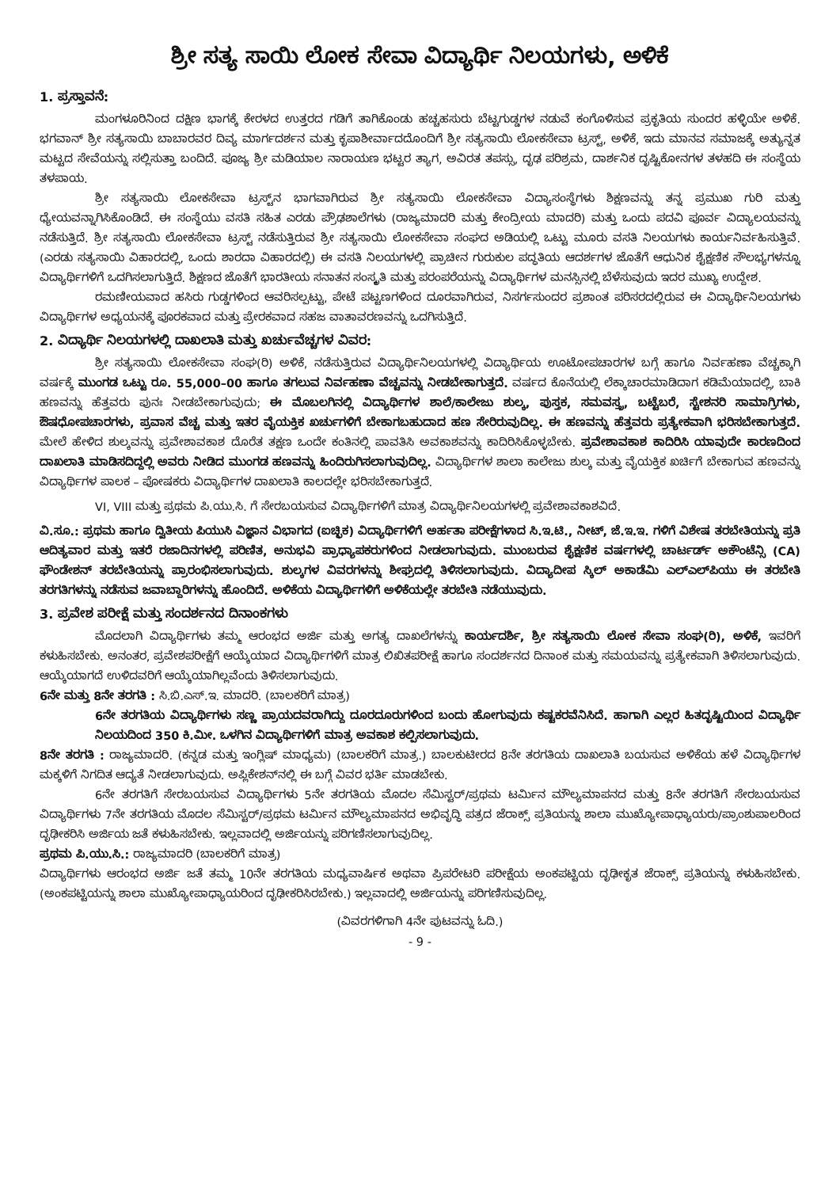ಶ್ರೀ ಸತ್ಯ ಸಾಯಿ ಲೋಕ ಸೇವಾ ವಿದ್ಯಾರ್ಥಿ ನಿಲಯಗಳು, ಅಳಿಕೆ
1. ಪ್ರಸ್ತಾವನೆ:
ಮಂಗಳೂರಿನಿಂದ ದಕ್ಷಿಣ ಭಾಗಕ್ಕೆ ಕೇರಳದ ಉತ್ತರದ ಗಡಿಗೆ ತಾಗಿಕೊಂಡು ಹಚ್ಚಹಸುರು ಬೆಟ್ಟಗುಡ್ಡಗಳ ನಡುವೆ ಕಂಗೊಳಿಸುವ ಪ್ರಕೃತಿಯ ಸುಂದರ ಹಳ್ಳಿಯೇ ಅಳಿಕೆ. ಭಗವಾನ್ ಶ್ರೀ ಸತ್ಯಸಾಯಿ ಬಾಬಾರವರ ದಿವ್ಯ ಮಾರ್ಗದರ್ಶನ ಮತ್ತು ಕೃಪಾಶೀರ್ವಾದದೊಂದಿಗೆ ಶ್ರೀ ಸತ್ಯಸಾಯಿ ಲೋಕಸೇವಾ ಟ್ರಸ್ಟ್, ಅಳಿಕೆ, ಇದು ಮಾನವ ಸಮಾಜಕ್ಕೆ ಅತ್ಯುನ್ನತ ಮಟ್ಟದ ಸೇವೆಯನ್ನು ಸಲ್ಲಿಸುತ್ತಾ ಬಂದಿದೆ. ಪೂಜ್ಯ ಶ್ರೀ ಮಡಿಯಾಲ ನಾರಾಯಣ ಭಟ್ಟರ ತ್ಯಾಗ, ಅವಿರತ ತಪಸ್ಸು, ದೃಢ ಪರಿಶ್ರಮ, ದಾರ್ಶನಿಕ ದೃಷ್ಟಿಕೋನಗಳ ತಳಹದಿ ಈ ಸಂಸ್ಥೆಯ ತಳಪಾಯ.
ಶ್ರೀ ಸತ್ಯಸಾಯಿ ಲೋಕಸೇವಾ ಟ್ರಸ್ಟ್‌ನ ಭಾಗವಾಗಿರುವ ಶ್ರೀ ಸತ್ಯಸಾಯಿ ಲೋಕಸೇವಾ ವಿದ್ಯಾಸಂಸ್ಥೆಗಳು ಶಿಕ್ಷಣವನ್ನು ತನ್ನ ಪ್ರಮುಖ ಗುರಿ ಮತ್ತು ಧ್ಯೇಯವನ್ನಾಗಿಸಿಕೊಂಡಿದೆ. ಈ ಸಂಸ್ಥೆಯು ವಸತಿ ಸಹಿತ ಎರಡು ಪ್ರೌಢಶಾಲೆಗಳು (ರಾಜ್ಯಮಾದರಿ ಮತ್ತು ಕೇಂದ್ರೀಯ ಮಾದರಿ) ಮತ್ತು ಒಂದು ಪದವಿ ಪೂರ್ವ ವಿದ್ಯಾಲಯವನ್ನು ನಡೆಸುತ್ತಿದೆ. ಶ್ರೀ ಸತ್ಯಸಾಯಿ ಲೋಕಸೇವಾ ಟ್ರಸ್ಟ್ ನಡೆಸುತ್ತಿರುವ ಶ್ರೀ ಸತ್ಯಸಾಯಿ ಲೋಕಸೇವಾ ಸಂಘದ ಅಡಿಯಲ್ಲಿ ಒಟ್ಟು ಮೂರು ವಸತಿ ನಿಲಯಗಳು ಕಾರ್ಯನಿರ್ವಹಿಸುತ್ತಿವೆ. (ಎರಡು ಸತ್ಯಸಾಯಿ ವಿಹಾರದಲ್ಲಿ, ಒಂದು ಶಾರದಾ ವಿಹಾರದಲ್ಲಿ) ಈ ವಸತಿ ನಿಲಯಗಳಲ್ಲಿ ಪ್ರಾಚೀನ ಗುರುಕುಲ ಪದ್ಧತಿಯ ಆದರ್ಶಗಳ ಜೊತೆಗೆ ಆಧುನಿಕ ಶೈಕ್ಷಣಿಕ ಸೌಲಭ್ಯಗಳನ್ನೂ ವಿದ್ಯಾರ್ಥಿಗಳಿಗೆ ಒದಗಿಸಲಾಗುತ್ತಿದೆ. ಶಿಕ್ಷಣದ ಜೊತೆಗೆ ಭಾರತೀಯ ಸನಾತನ ಸಂಸ್ಕೃತಿ ಮತ್ತು ಪರಂಪರೆಯನ್ನು ವಿದ್ಯಾರ್ಥಿಗಳ ಮನಸ್ಸಿನಲ್ಲಿ ಬೆಳೆಸುವುದು ಇದರ ಮುಖ್ಯ ಉದ್ದೇಶ.
ರಮಣೀಯವಾದ ಹಸಿರು ಗುಡ್ಡಗಳಿಂದ ಆವರಿಸಲ್ಪಟ್ಟು, ಪೇಟೆ ಪಟ್ಟಣಗಳಿಂದ ದೂರವಾಗಿರುವ, ನಿಸರ್ಗಸುಂದರ ಪ್ರಶಾಂತ ಪರಿಸರದಲ್ಲಿರುವ ಈ ವಿದ್ಯಾರ್ಥಿನಿಲಯಗಳು ವಿದ್ಯಾರ್ಥಿಗಳ ಅಧ್ಯಯನಕ್ಕೆ ಪೂರಕವಾದ ಮತ್ತು ಪ್ರೇರಕವಾದ ಸಹಜ ವಾತಾವರಣವನ್ನು ಒದಗಿಸುತ್ತಿದೆ.
2. ವಿದ್ಯಾರ್ಥಿ ನಿಲಯಗಳಲ್ಲಿ ದಾಖಲಾತಿ ಮತ್ತು ಖರ್ಚುವೆಚ್ಚಗಳ ವಿವರ:
ಶ್ರೀ ಸತ್ಯಸಾಯಿ ಲೋಕಸೇವಾ ಸಂಘ(ರಿ) ಅಳಿಕೆ, ನಡೆಸುತ್ತಿರುವ ವಿದ್ಯಾರ್ಥಿನಿಲಯಗಳಲ್ಲಿ ವಿದ್ಯಾರ್ಥಿಯ ಊಟೋಪಚಾರಗಳ ಬಗ್ಗೆ ಹಾಗೂ ನಿರ್ವಹಣಾ ವೆಚ್ಚಕ್ಕಾಗಿ ವರ್ಷಕ್ಕೆ ಮುಂಗಡ ಒಟ್ಟು ರೂ. 55,000–00 ಹಾಗೂ ತಗಲುವ ನಿರ್ವಹಣಾ ವೆಚ್ಚವನ್ನು ನೀಡಬೇಕಾಗುತ್ತದೆ. ವರ್ಷದ ಕೊನೆಯಲ್ಲಿ ಲೆಕ್ಕಾಚಾರಮಾಡಿದಾಗ ಕಡಿಮೆಯಾದಲ್ಲಿ, ಬಾಕಿ ಹಣವನ್ನು ಹೆತ್ತವರು ಪುನಃ ನೀಡಬೇಕಾಗುವುದು; ಈ ಮೊಬಲಗಿನಲ್ಲಿ ವಿದ್ಯಾರ್ಥಿಗಳ ಶಾಲೆ/ಕಾಲೇಜು ಶುಲ್ಕ, ಪುಸ್ತಕ, ಸಮವಸ್ತ್ರ, ಬಟ್ಟೆಬರೆ, ಸ್ಟೇಶನರಿ ಸಾಮಾಗ್ರಿಗಳು, ಔಷಧೋಪಚಾರಗಳು, ಪ್ರವಾಸ ವೆಚ್ಚ ಮತ್ತು ಇತರ ವೈಯಕ್ತಿಕ ಖರ್ಚುಗಳಿಗೆ ಬೇಕಾಗಬಹುದಾದ ಹಣ ಸೇರಿರುವುದಿಲ್ಲ. ಈ ಹಣವನ್ನು ಹೆತ್ತವರು ಪ್ರತ್ಯೇಕವಾಗಿ ಭರಿಸಬೇಕಾಗುತ್ತದೆ. ಮೇಲೆ ಹೇಳಿದ ಶುಲ್ಕವನ್ನು ಪ್ರವೇಶಾವಕಾಶ ದೊರೆತ ತಕ್ಷಣ ಒಂದೇ ಕಂತಿನಲ್ಲಿ ಪಾವತಿಸಿ ಅವಕಾಶವನ್ನು ಕಾದಿರಿಸಿಕೊಳ್ಳಬೇಕು. ಪ್ರವೇಶಾವಕಾಶ ಕಾದಿರಿಸಿ ಯಾವುದೇ ಕಾರಣದಿಂದ ದಾಖಲಾತಿ ಮಾಡಿಸದಿದ್ದಲ್ಲಿ ಅವರು ನೀಡಿದ ಮುಂಗಡ ಹಣವನ್ನು ಹಿಂದಿರುಗಿಸಲಾಗುವುದಿಲ್ಲ. ವಿದ್ಯಾರ್ಥಿಗಳ ಶಾಲಾ ಕಾಲೇಜು ಶುಲ್ಕ ಮತ್ತು ವೈಯಕ್ತಿಕ ಖರ್ಚಿಗೆ ಬೇಕಾಗುವ ಹಣವನ್ನು ವಿದ್ಯಾರ್ಥಿಗಳ ಪಾಲಕ – ಪೋಷಕರು ವಿದ್ಯಾರ್ಥಿಗಳ ದಾಖಲಾತಿ ಕಾಲದಲ್ಲೇ ಭರಿಸಬೇಕಾಗುತ್ತದೆ.
VI, VIII ಮತ್ತು ಪ್ರಥಮ ಪಿ.ಯು.ಸಿ. ಗೆ ಸೇರಬಯಸುವ ವಿದ್ಯಾರ್ಥಿಗಳಿಗೆ ಮಾತ್ರ ವಿದ್ಯಾರ್ಥಿನಿಲಯಗಳಲ್ಲಿ ಪ್ರವೇಶಾವಕಾಶವಿದೆ.
ವಿ.ಸೂ.: ಪ್ರಥಮ ಹಾಗೂ ದ್ವಿತೀಯ ಪಿಯುಸಿ ವಿಜ್ಞಾನ ವಿಭಾಗದ (ಐಚ್ಛಿಕ) ವಿದ್ಯಾರ್ಥಿಗಳಿಗೆ ಅರ್ಹತಾ ಪರೀಕ್ಷೆಗಳಾದ ಸಿ.ಇ.ಟಿ., ನೀಟ್, ಜೆ.ಇ.ಇ. ಗಳಿಗೆ ವಿಶೇಷ ತರಬೇತಿಯನ್ನು ಪ್ರತಿ ಆದಿತ್ಯವಾರ ಮತ್ತು ಇತರೆ ರಜಾದಿನಗಳಲ್ಲಿ ಪರಿಣಿತ, ಅನುಭವಿ ಪ್ರಾಧ್ಯಾಪಕರುಗಳಿಂದ ನೀಡಲಾಗುವುದು. ಮುಂಬರುವ ಶೈಕ್ಷಣಿಕ ವರ್ಷಗಳಲ್ಲಿ ಚಾರ್ಟರ್ಡ್ ಅಕೌಂಟೆನ್ಸಿ (CA) ಫೌಂಡೇಶನ್ ತರಬೇತಿಯನ್ನು ಪ್ರಾರಂಭಿಸಲಾಗುವುದು. ಶುಲ್ಕಗಳ ವಿವರಗಳನ್ನು ಶೀಘ್ರದಲ್ಲಿ ತಿಳಿಸಲಾಗುವುದು. ವಿದ್ಯಾದೀಪ ಸ್ಕಿಲ್ ಅಕಾಡೆಮಿ ಎಲ್‌ಎಲ್‌ಪಿಯು ಈ ತರಬೇತಿ ತರಗತಿಗಳನ್ನು ನಡೆಸುವ ಜವಾಬ್ದಾರಿಗಳನ್ನು ಹೊಂದಿದೆ. ಅಳಿಕೆಯ ವಿದ್ಯಾರ್ಥಿಗಳಿಗೆ ಅಳಿಕೆಯಲ್ಲೇ ತರಬೇತಿ ನಡೆಯುವುದು.
3. ಪ್ರವೇಶ ಪರೀಕ್ಷೆ ಮತ್ತು ಸಂದರ್ಶನದ ದಿನಾಂಕಗಳು
ಮೊದಲಾಗಿ ವಿದ್ಯಾರ್ಥಿಗಳು ತಮ್ಮ ಆರಂಭದ ಅರ್ಜಿ ಮತ್ತು ಅಗತ್ಯ ದಾಖಲೆಗಳನ್ನು ಕಾರ್ಯದರ್ಶಿ, ಶ್ರೀ ಸತ್ಯಸಾಯಿ ಲೋಕ ಸೇವಾ ಸಂಘ(ರಿ), ಅಳಿಕೆ, ಇವರಿಗೆ ಕಳುಹಿಸಬೇಕು. ಅನಂತರ, ಪ್ರವೇಶಪರೀಕ್ಷೆಗೆ ಆಯ್ಕೆಯಾದ ವಿದ್ಯಾರ್ಥಿಗಳಿಗೆ ಮಾತ್ರ ಲಿಖಿತಪರೀಕ್ಷೆ ಹಾಗೂ ಸಂದರ್ಶನದ ದಿನಾಂಕ ಮತ್ತು ಸಮಯವನ್ನು ಪ್ರತ್ಯೇಕವಾಗಿ ತಿಳಿಸಲಾಗುವುದು. ಆಯ್ಕೆಯಾಗದೆ ಉಳಿದವರಿಗೆ ಆಯ್ಕೆಯಾಗಿಲ್ಲವೆಂದು ತಿಳಿಸಲಾಗುವುದು.
6ನೇ ಮತ್ತು 8ನೇ ತರಗತಿ : ಸಿ.ಬಿ.ಎಸ್.ಇ. ಮಾದರಿ. (ಬಾಲಕರಿಗೆ ಮಾತ್ರ)
6ನೇ ತರಗತಿಯ ವಿದ್ಯಾರ್ಥಿಗಳು ಸಣ್ಣ ಪ್ರಾಯದವರಾಗಿದ್ದು ದೂರದೂರುಗಳಿಂದ ಬಂದು ಹೋಗುವುದು ಕಷ್ಟಕರವೆನಿಸಿದೆ. ಹಾಗಾಗಿ ಎಲ್ಲರ ಹಿತದೃಷ್ಟಿಯಿಂದ ವಿದ್ಯಾರ್ಥಿ ನಿಲಯದಿಂದ 350 ಕಿ.ಮೀ. ಒಳಗಿನ ವಿದ್ಯಾರ್ಥಿಗಳಿಗೆ ಮಾತ್ರ ಅವಕಾಶ ಕಲ್ಪಿಸಲಾಗುವುದು.
8ನೇ ತರಗತಿ : ರಾಜ್ಯಮಾದರಿ. (ಕನ್ನಡ ಮತ್ತು ಇಂಗ್ಲಿಷ್ ಮಾಧ್ಯಮ) (ಬಾಲಕರಿಗೆ ಮಾತ್ರ.) ಬಾಲಕುಟೀರದ 8ನೇ ತರಗತಿಯ ದಾಖಲಾತಿ ಬಯಸುವ ಅಳಿಕೆಯ ಹಳೆ ವಿದ್ಯಾರ್ಥಿಗಳ ಮಕ್ಕಳಿಗೆ ನಿಗದಿತ ಆದ್ಯತೆ ನೀಡಲಾಗುವುದು. ಅಪ್ಲಿಕೇಶನ್‌ನಲ್ಲಿ ಈ ಬಗ್ಗೆ ವಿವರ ಭರ್ತಿ ಮಾಡಬೇಕು.
6ನೇ ತರಗತಿಗೆ ಸೇರಬಯಸುವ ವಿದ್ಯಾರ್ಥಿಗಳು 5ನೇ ತರಗತಿಯ ಮೊದಲ ಸೆಮಿಸ್ಟರ್/ಪ್ರಥಮ ಟರ್ಮಿನ ಮೌಲ್ಯಮಾಪನದ ಮತ್ತು 8ನೇ ತರಗತಿಗೆ ಸೇರಬಯಸುವ ವಿದ್ಯಾರ್ಥಿಗಳು 7ನೇ ತರಗತಿಯ ಮೊದಲ ಸೆಮಿಸ್ಟರ್/ಪ್ರಥಮ ಟರ್ಮಿನ ಮೌಲ್ಯಮಾಪನದ ಅಭಿವೃದ್ಧಿ ಪತ್ರದ ಜೆರಾಕ್ಸ್ ಪ್ರತಿಯನ್ನು ಶಾಲಾ ಮುಖ್ಯೋಪಾಧ್ಯಾಯರು/ಪ್ರಾಂಶುಪಾಲರಿಂದ ದೃಢೀಕರಿಸಿ ಅರ್ಜಿಯ ಜತೆ ಕಳುಹಿಸಬೇಕು. ಇಲ್ಲವಾದಲ್ಲಿ ಅರ್ಜಿಯನ್ನು ಪರಿಗಣಿಸಲಾಗುವುದಿಲ್ಲ.
ಪ್ರಥಮ ಪಿ.ಯು.ಸಿ.: ರಾಜ್ಯಮಾದರಿ (ಬಾಲಕರಿಗೆ ಮಾತ್ರ)
ವಿದ್ಯಾರ್ಥಿಗಳು ಆರಂಭದ ಅರ್ಜಿ ಜತೆ ತಮ್ಮ 10ನೇ ತರಗತಿಯ ಮಧ್ಯವಾರ್ಷಿಕ ಅಥವಾ ಪ್ರಿಪರೇಟರಿ ಪರೀಕ್ಷೆಯ ಅಂಕಪಟ್ಟಿಯ ದೃಢೀಕೃತ ಜೆರಾಕ್ಸ್ ಪ್ರತಿಯನ್ನು ಕಳುಹಿಸಬೇಕು. (ಅಂಕಪಟ್ಟಿಯನ್ನು ಶಾಲಾ ಮುಖ್ಯೋಪಾಧ್ಯಾಯರಿಂದ ದೃಢೀಕರಿಸಿರಬೇಕು.) ಇಲ್ಲವಾದಲ್ಲಿ ಅರ್ಜಿಯನ್ನು ಪರಿಗಣಿಸುವುದಿಲ್ಲ.
(ವಿವರಗಳಿಗಾಗಿ 4ನೇ ಪುಟವನ್ನು ಓದಿ.)
- 9 -